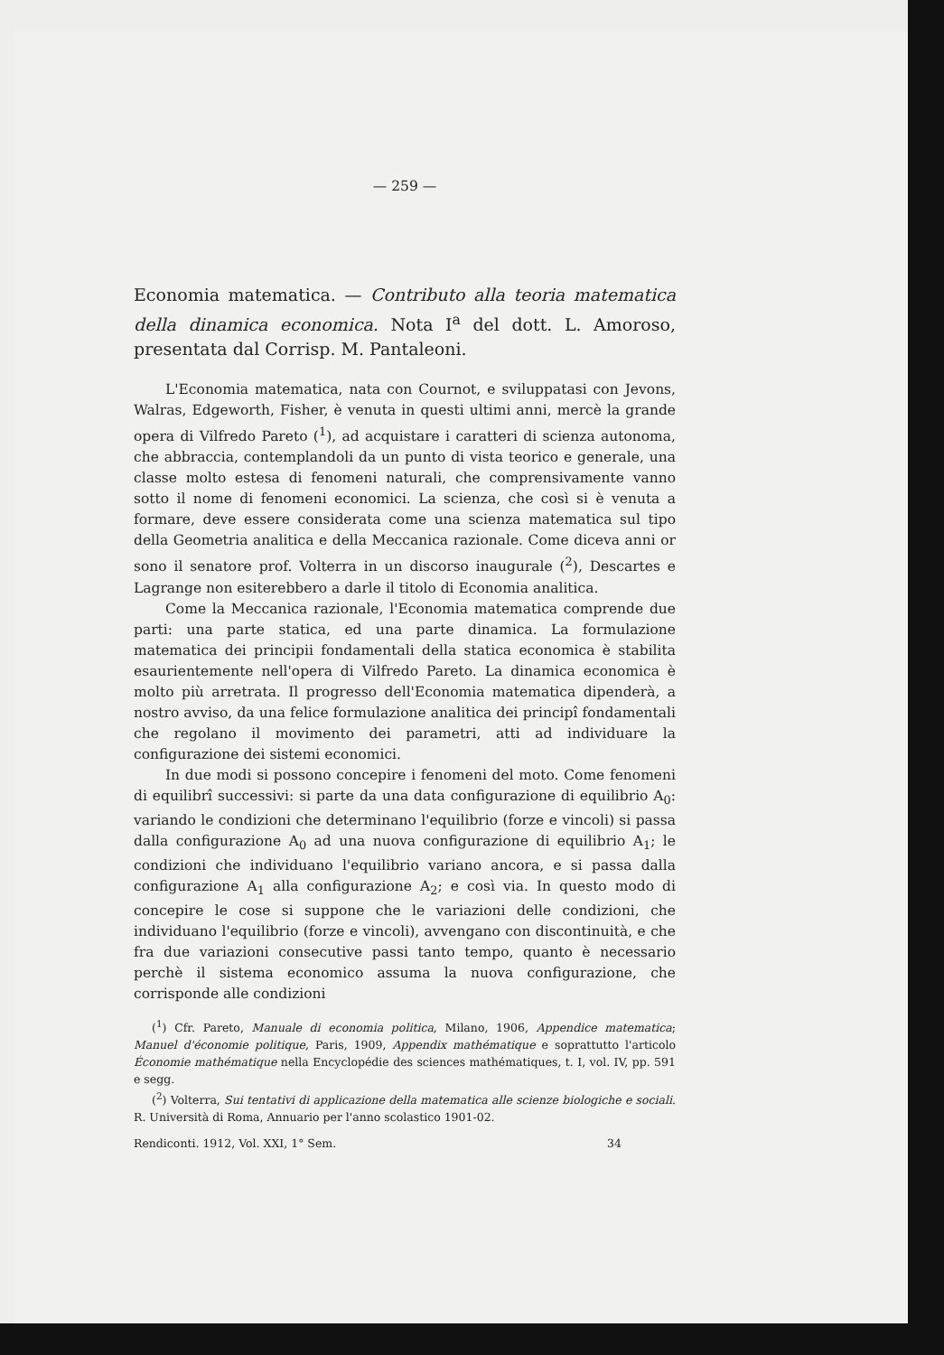— 259 —
Economia matematica. — Contributo alla teoria matematica della dinamica economica. Nota I<sup>a</sup> del dott. L. Amoroso, presentata dal Corrisp. M. Pantaleoni.
L'Economia matematica, nata con Cournot, e sviluppatasi con Jevons, Walras, Edgeworth, Fisher, è venuta in questi ultimi anni, mercè la grande opera di Vilfredo Pareto (<sup>1</sup>), ad acquistare i caratteri di scienza autonoma, che abbraccia, contemplandoli da un punto di vista teorico e generale, una classe molto estesa di fenomeni naturali, che comprensivamente vanno sotto il nome di fenomeni economici. La scienza, che così si è venuta a formare, deve essere considerata come una scienza matematica sul tipo della Geometria analitica e della Meccanica razionale. Come diceva anni or sono il senatore prof. Volterra in un discorso inaugurale (<sup>2</sup>), Descartes e Lagrange non esiterebbero a darle il titolo di Economia analitica.
Come la Meccanica razionale, l'Economia matematica comprende due parti: una parte statica, ed una parte dinamica. La formulazione matematica dei principii fondamentali della statica economica è stabilita esaurientemente nell'opera di Vilfredo Pareto. La dinamica economica è molto più arretrata. Il progresso dell'Economia matematica dipenderà, a nostro avviso, da una felice formulazione analitica dei principî fondamentali che regolano il movimento dei parametri, atti ad individuare la configurazione dei sistemi economici.
In due modi si possono concepire i fenomeni del moto. Come fenomeni di equilibrî successivi: si parte da una data configurazione di equilibrio A<sub>0</sub>: variando le condizioni che determinano l'equilibrio (forze e vincoli) si passa dalla configurazione A<sub>0</sub> ad una nuova configurazione di equilibrio A<sub>1</sub>; le condizioni che individuano l'equilibrio variano ancora, e si passa dalla configurazione A<sub>1</sub> alla configurazione A<sub>2</sub>; e così via. In questo modo di concepire le cose si suppone che le variazioni delle condizioni, che individuano l'equilibrio (forze e vincoli), avvengano con discontinuità, e che fra due variazioni consecutive passi tanto tempo, quanto è necessario perchè il sistema economico assuma la nuova configurazione, che corrisponde alle condizioni
(<sup>1</sup>) Cfr. Pareto, Manuale di economia politica, Milano, 1906, Appendice matematica; Manuel d'économie politique, Paris, 1909, Appendix mathématique e soprattutto l'articolo Économie mathématique nella Encyclopédie des sciences mathématiques, t. I, vol. IV, pp. 591 e segg.
(<sup>2</sup>) Volterra, Sui tentativi di applicazione della matematica alle scienze biologiche e sociali. R. Università di Roma, Annuario per l'anno scolastico 1901-02.
Rendiconti. 1912, Vol. XXI, 1° Sem. 34